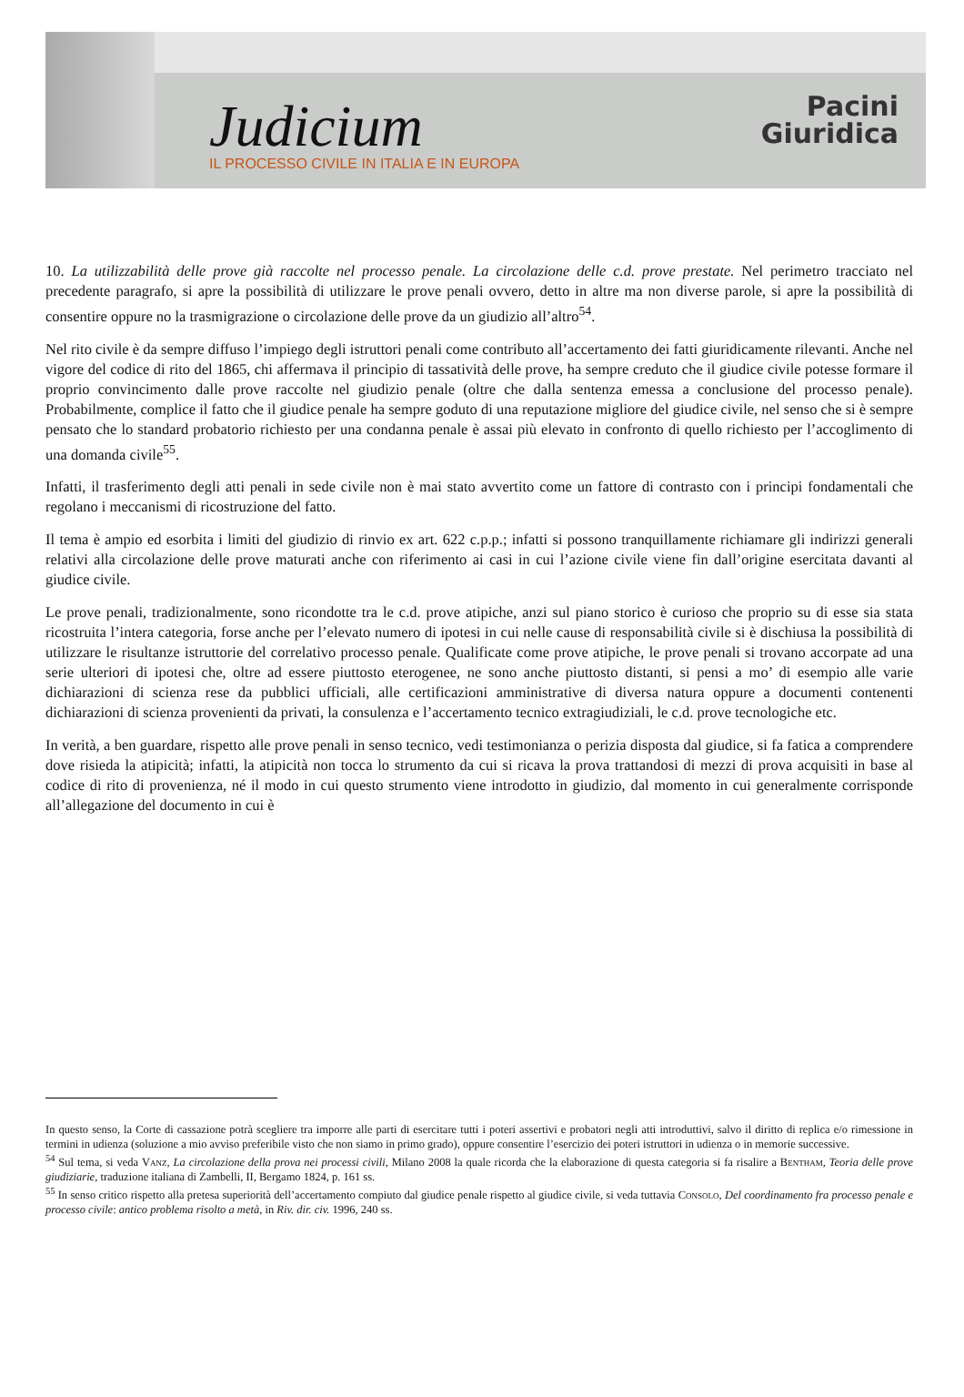Judicium
IL PROCESSO CIVILE IN ITALIA E IN EUROPA
Pacini
Giuridica
10. La utilizzabilità delle prove già raccolte nel processo penale. La circolazione delle c.d. prove prestate. Nel perimetro tracciato nel precedente paragrafo, si apre la possibilità di utilizzare le prove penali ovvero, detto in altre ma non diverse parole, si apre la possibilità di consentire oppure no la trasmigrazione o circolazione delle prove da un giudizio all’altro<sup>54</sup>.
Nel rito civile è da sempre diffuso l’impiego degli istruttori penali come contributo all’accertamento dei fatti giuridicamente rilevanti. Anche nel vigore del codice di rito del 1865, chi affermava il principio di tassatività delle prove, ha sempre creduto che il giudice civile potesse formare il proprio convincimento dalle prove raccolte nel giudizio penale (oltre che dalla sentenza emessa a conclusione del processo penale). Probabilmente, complice il fatto che il giudice penale ha sempre goduto di una reputazione migliore del giudice civile, nel senso che si è sempre pensato che lo standard probatorio richiesto per una condanna penale è assai più elevato in confronto di quello richiesto per l’accoglimento di una domanda civile<sup>55</sup>.
Infatti, il trasferimento degli atti penali in sede civile non è mai stato avvertito come un fattore di contrasto con i principi fondamentali che regolano i meccanismi di ricostruzione del fatto.
Il tema è ampio ed esorbita i limiti del giudizio di rinvio ex art. 622 c.p.p.; infatti si possono tranquillamente richiamare gli indirizzi generali relativi alla circolazione delle prove maturati anche con riferimento ai casi in cui l’azione civile viene fin dall’origine esercitata davanti al giudice civile.
Le prove penali, tradizionalmente, sono ricondotte tra le c.d. prove atipiche, anzi sul piano storico è curioso che proprio su di esse sia stata ricostruita l’intera categoria, forse anche per l’elevato numero di ipotesi in cui nelle cause di responsabilità civile si è dischiusa la possibilità di utilizzare le risultanze istruttorie del correlativo processo penale. Qualificate come prove atipiche, le prove penali si trovano accorpate ad una serie ulteriori di ipotesi che, oltre ad essere piuttosto eterogenee, ne sono anche piuttosto distanti, si pensi a mo’ di esempio alle varie dichiarazioni di scienza rese da pubblici ufficiali, alle certificazioni amministrative di diversa natura oppure a documenti contenenti dichiarazioni di scienza provenienti da privati, la consulenza e l’accertamento tecnico extragiudiziali, le c.d. prove tecnologiche etc.
In verità, a ben guardare, rispetto alle prove penali in senso tecnico, vedi testimonianza o perizia disposta dal giudice, si fa fatica a comprendere dove risieda la atipicità; infatti, la atipicità non tocca lo strumento da cui si ricava la prova trattandosi di mezzi di prova acquisiti in base al codice di rito di provenienza, né il modo in cui questo strumento viene introdotto in giudizio, dal momento in cui generalmente corrisponde all’allegazione del documento in cui è
In questo senso, la Corte di cassazione potrà scegliere tra imporre alle parti di esercitare tutti i poteri assertivi e probatori negli atti introduttivi, salvo il diritto di replica e/o rimessione in termini in udienza (soluzione a mio avviso preferibile visto che non siamo in primo grado), oppure consentire l’esercizio dei poteri istruttori in udienza o in memorie successive.
<sup>54</sup> Sul tema, si veda Vanz, La circolazione della prova nei processi civili, Milano 2008 la quale ricorda che la elaborazione di questa categoria si fa risalire a Bentham, Teoria delle prove giudiziarie, traduzione italiana di Zambelli, II, Bergamo 1824, p. 161 ss.
<sup>55</sup> In senso critico rispetto alla pretesa superiorità dell’accertamento compiuto dal giudice penale rispetto al giudice civile, si veda tuttavia Consolo, Del coordinamento fra processo penale e processo civile: antico problema risolto a metà, in Riv. dir. civ. 1996, 240 ss.